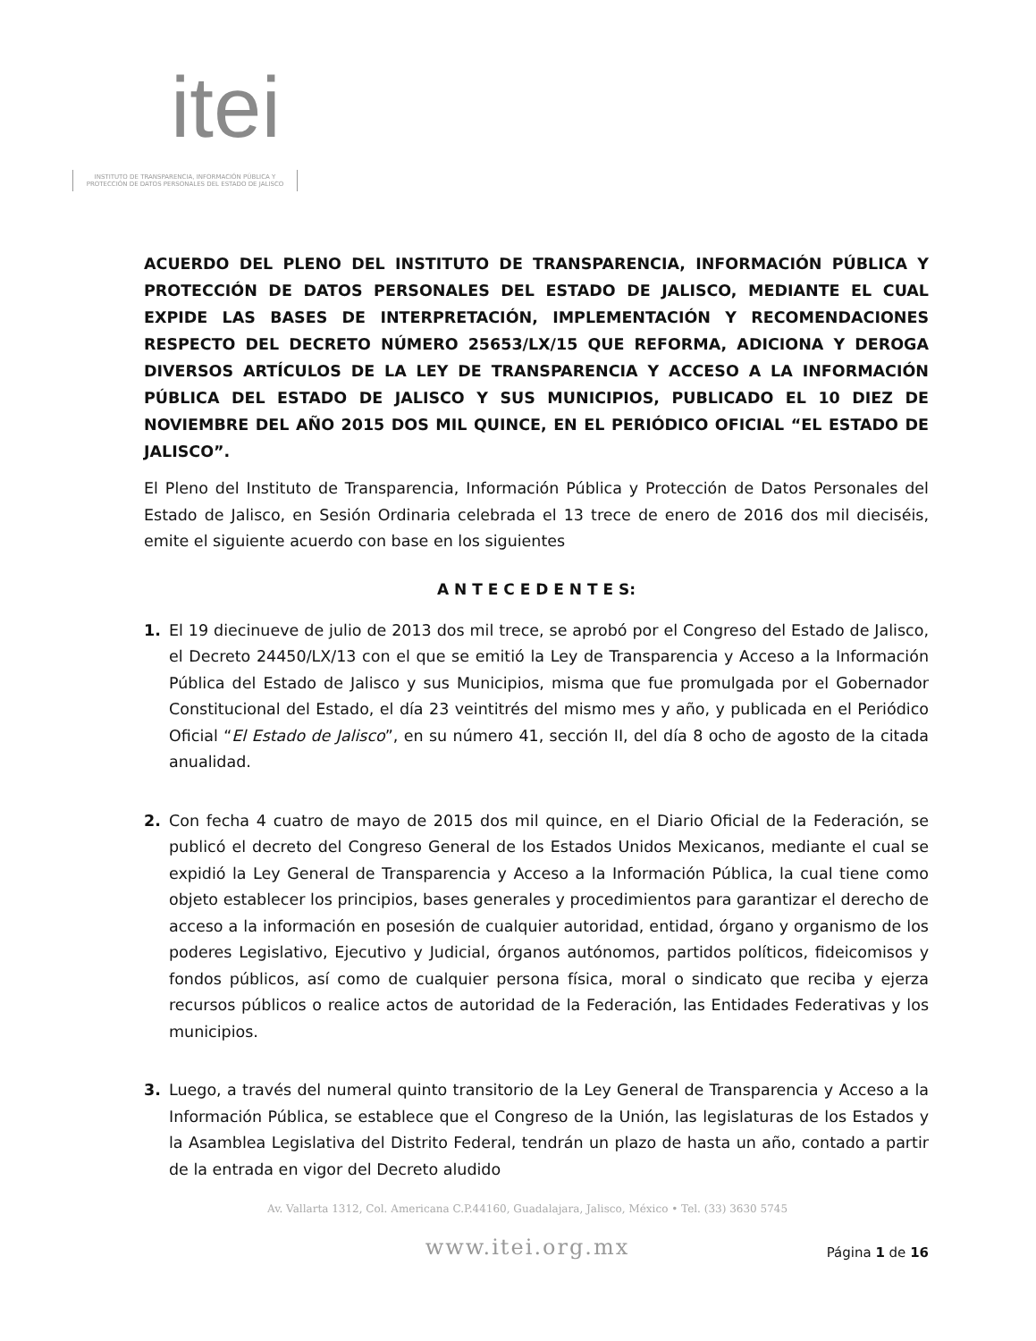itei
INSTITUTO DE TRANSPARENCIA, INFORMACIÓN PÚBLICA Y PROTECCIÓN DE DATOS PERSONALES DEL ESTADO DE JALISCO
ACUERDO DEL PLENO DEL INSTITUTO DE TRANSPARENCIA, INFORMACIÓN PÚBLICA Y PROTECCIÓN DE DATOS PERSONALES DEL ESTADO DE JALISCO, MEDIANTE EL CUAL EXPIDE LAS BASES DE INTERPRETACIÓN, IMPLEMENTACIÓN Y RECOMENDACIONES RESPECTO DEL DECRETO NÚMERO 25653/LX/15 QUE REFORMA, ADICIONA Y DEROGA DIVERSOS ARTÍCULOS DE LA LEY DE TRANSPARENCIA Y ACCESO A LA INFORMACIÓN PÚBLICA DEL ESTADO DE JALISCO Y SUS MUNICIPIOS, PUBLICADO EL 10 DIEZ DE NOVIEMBRE DEL AÑO 2015 DOS MIL QUINCE, EN EL PERIÓDICO OFICIAL “EL ESTADO DE JALISCO”.
El Pleno del Instituto de Transparencia, Información Pública y Protección de Datos Personales del Estado de Jalisco, en Sesión Ordinaria celebrada el 13 trece de enero de 2016 dos mil dieciséis, emite el siguiente acuerdo con base en los siguientes
A N T E C E D E N T E S:
1. El 19 diecinueve de julio de 2013 dos mil trece, se aprobó por el Congreso del Estado de Jalisco, el Decreto 24450/LX/13 con el que se emitió la Ley de Transparencia y Acceso a la Información Pública del Estado de Jalisco y sus Municipios, misma que fue promulgada por el Gobernador Constitucional del Estado, el día 23 veintitrés del mismo mes y año, y publicada en el Periódico Oficial “El Estado de Jalisco”, en su número 41, sección II, del día 8 ocho de agosto de la citada anualidad.
2. Con fecha 4 cuatro de mayo de 2015 dos mil quince, en el Diario Oficial de la Federación, se publicó el decreto del Congreso General de los Estados Unidos Mexicanos, mediante el cual se expidió la Ley General de Transparencia y Acceso a la Información Pública, la cual tiene como objeto establecer los principios, bases generales y procedimientos para garantizar el derecho de acceso a la información en posesión de cualquier autoridad, entidad, órgano y organismo de los poderes Legislativo, Ejecutivo y Judicial, órganos autónomos, partidos políticos, fideicomisos y fondos públicos, así como de cualquier persona física, moral o sindicato que reciba y ejerza recursos públicos o realice actos de autoridad de la Federación, las Entidades Federativas y los municipios.
3. Luego, a través del numeral quinto transitorio de la Ley General de Transparencia y Acceso a la Información Pública, se establece que el Congreso de la Unión, las legislaturas de los Estados y la Asamblea Legislativa del Distrito Federal, tendrán un plazo de hasta un año, contado a partir de la entrada en vigor del Decreto aludido
Av. Vallarta 1312, Col. Americana C.P.44160, Guadalajara, Jalisco, México • Tel. (33) 3630 5745
www.itei.org.mx
Página 1 de 16